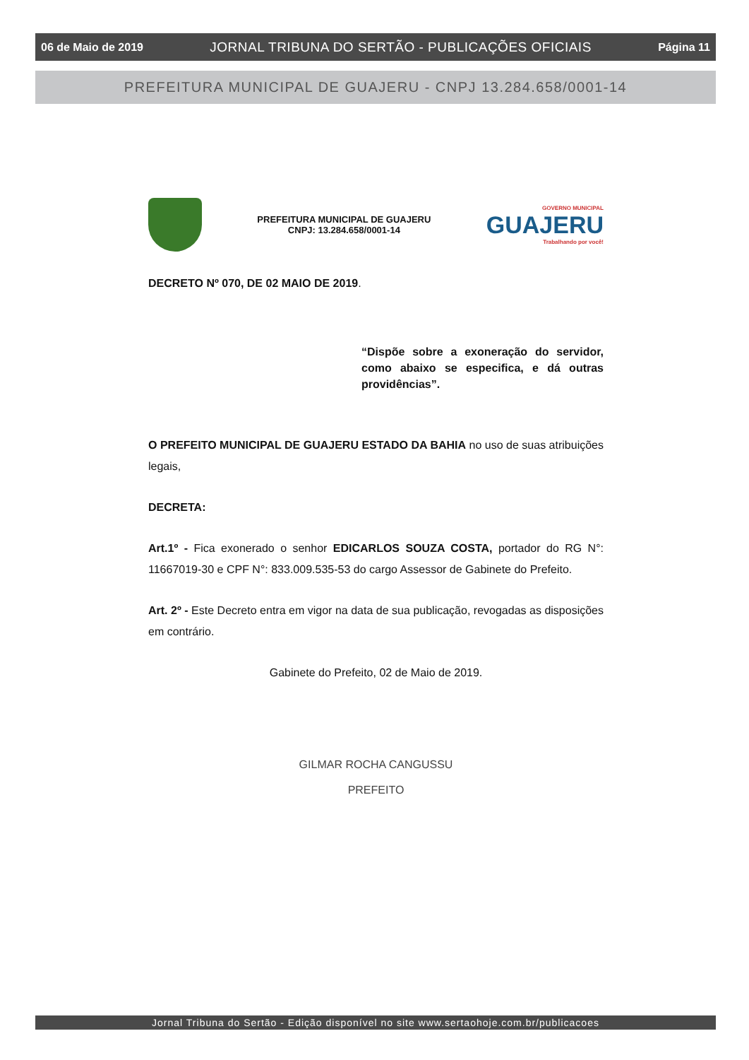06 de Maio de 2019 JORNAL TRIBUNA DO SERTÃO - PUBLICAÇÕES OFICIAIS Página 11
PREFEITURA MUNICIPAL DE GUAJERU - CNPJ 13.284.658/0001-14
PREFEITURA MUNICIPAL DE GUAJERU
CNPJ: 13.284.658/0001-14
GOVERNO MUNICIPAL
GUAJERU
Trabalhando por você!
DECRETO Nº 070, DE 02 MAIO DE 2019.
“Dispõe sobre a exoneração do servidor, como abaixo se especifica, e dá outras providências”.
O PREFEITO MUNICIPAL DE GUAJERU ESTADO DA BAHIA no uso de suas atribuições legais,
DECRETA:
Art.1º - Fica exonerado o senhor EDICARLOS SOUZA COSTA, portador do RG N°: 11667019-30 e CPF N°: 833.009.535-53 do cargo Assessor de Gabinete do Prefeito.
Art. 2º - Este Decreto entra em vigor na data de sua publicação, revogadas as disposições em contrário.
Gabinete do Prefeito, 02 de Maio de 2019.
GILMAR ROCHA CANGUSSU
PREFEITO
Jornal Tribuna do Sertão - Edição disponível no site www.sertaohoje.com.br/publicacoes